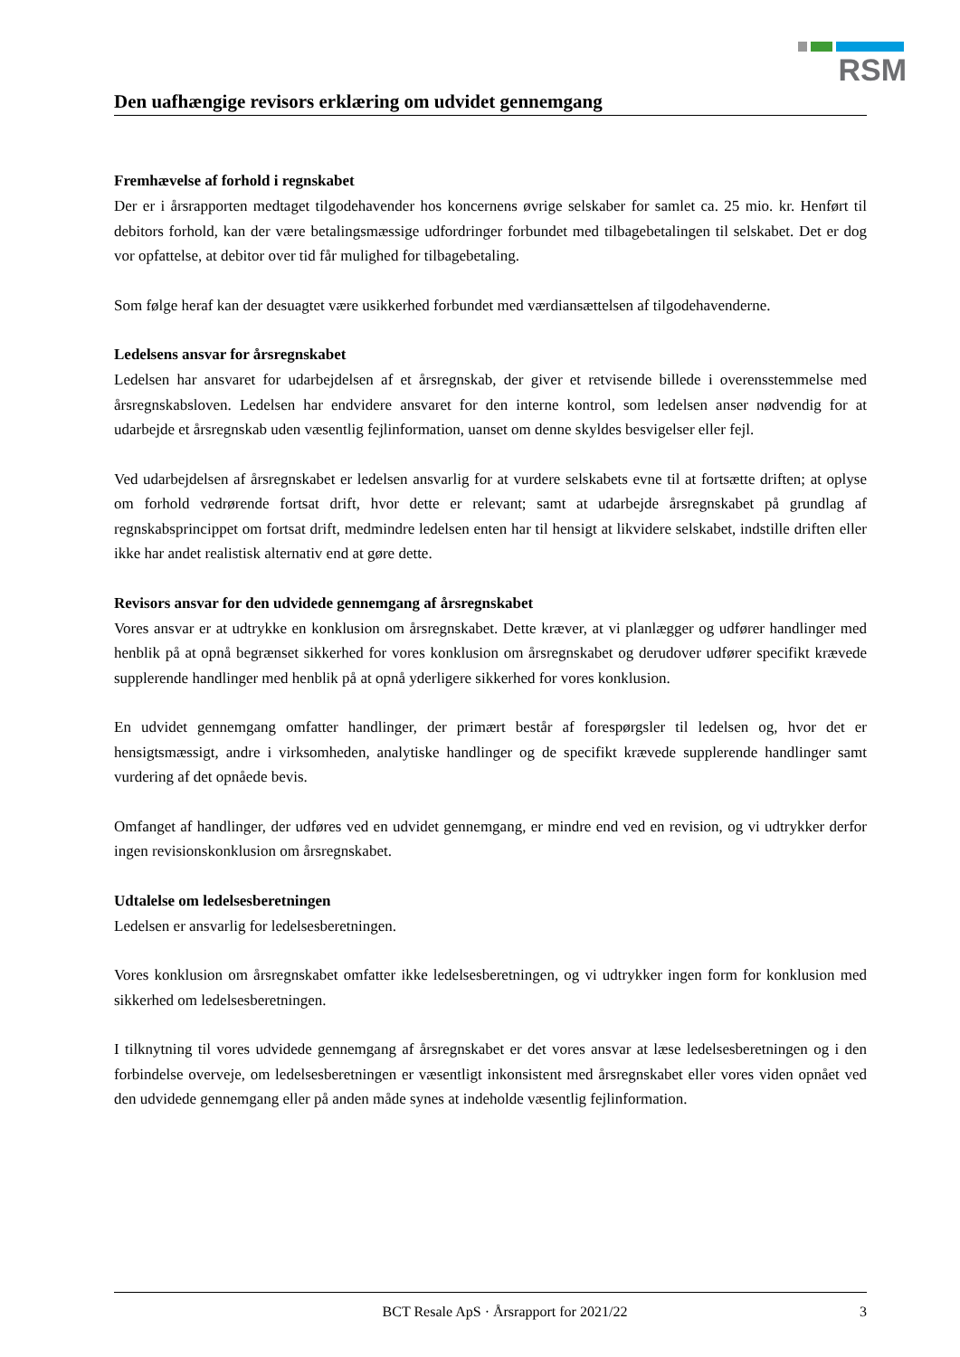RSM
Den uafhængige revisors erklæring om udvidet gennemgang
Fremhævelse af forhold i regnskabet
Der er i årsrapporten medtaget tilgodehavender hos koncernens øvrige selskaber for samlet ca. 25 mio. kr. Henført til debitors forhold, kan der være betalingsmæssige udfordringer forbundet med tilbagebetalingen til selskabet. Det er dog vor opfattelse, at debitor over tid får mulighed for tilbagebetaling.
Som følge heraf kan der desuagtet være usikkerhed forbundet med værdiansættelsen af tilgodehavenderne.
Ledelsens ansvar for årsregnskabet
Ledelsen har ansvaret for udarbejdelsen af et årsregnskab, der giver et retvisende billede i overensstemmelse med årsregnskabsloven. Ledelsen har endvidere ansvaret for den interne kontrol, som ledelsen anser nødvendig for at udarbejde et årsregnskab uden væsentlig fejlinformation, uanset om denne skyldes besvigelser eller fejl.
Ved udarbejdelsen af årsregnskabet er ledelsen ansvarlig for at vurdere selskabets evne til at fortsætte driften; at oplyse om forhold vedrørende fortsat drift, hvor dette er relevant; samt at udarbejde årsregnskabet på grundlag af regnskabsprincippet om fortsat drift, medmindre ledelsen enten har til hensigt at likvidere selskabet, indstille driften eller ikke har andet realistisk alternativ end at gøre dette.
Revisors ansvar for den udvidede gennemgang af årsregnskabet
Vores ansvar er at udtrykke en konklusion om årsregnskabet. Dette kræver, at vi planlægger og udfører handlinger med henblik på at opnå begrænset sikkerhed for vores konklusion om årsregnskabet og derudover udfører specifikt krævede supplerende handlinger med henblik på at opnå yderligere sikkerhed for vores konklusion.
En udvidet gennemgang omfatter handlinger, der primært består af forespørgsler til ledelsen og, hvor det er hensigtsmæssigt, andre i virksomheden, analytiske handlinger og de specifikt krævede supplerende handlinger samt vurdering af det opnåede bevis.
Omfanget af handlinger, der udføres ved en udvidet gennemgang, er mindre end ved en revision, og vi udtrykker derfor ingen revisionskonklusion om årsregnskabet.
Udtalelse om ledelsesberetningen
Ledelsen er ansvarlig for ledelsesberetningen.
Vores konklusion om årsregnskabet omfatter ikke ledelsesberetningen, og vi udtrykker ingen form for konklusion med sikkerhed om ledelsesberetningen.
I tilknytning til vores udvidede gennemgang af årsregnskabet er det vores ansvar at læse ledelsesberetningen og i den forbindelse overveje, om ledelsesberetningen er væsentligt inkonsistent med årsregnskabet eller vores viden opnået ved den udvidede gennemgang eller på anden måde synes at indeholde væsentlig fejlinformation.
BCT Resale ApS · Årsrapport for 2021/22 3